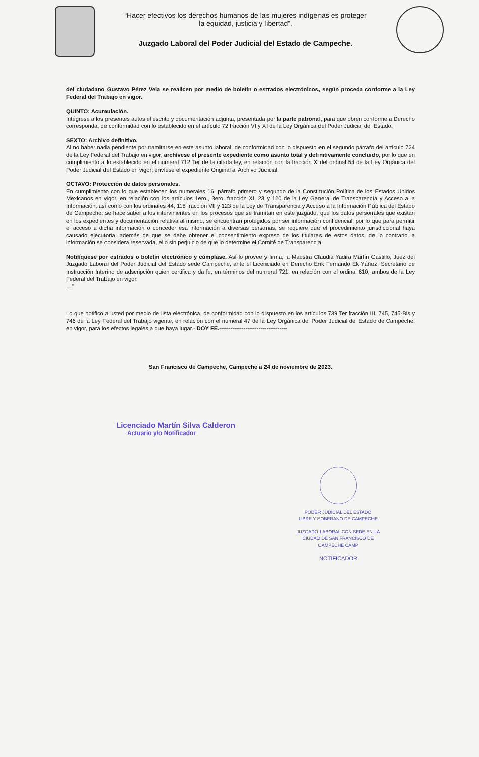“Hacer efectivos los derechos humanos de las mujeres indígenas es proteger
la equidad, justicia y libertad”.
Juzgado Laboral del Poder Judicial del Estado de Campeche.
del ciudadano Gustavo Pérez Vela se realicen por medio de boletín o estrados electrónicos, según proceda conforme a la Ley Federal del Trabajo en vigor.
QUINTO: Acumulación.
Intégrese a los presentes autos el escrito y documentación adjunta, presentada por la parte patronal, para que obren conforme a Derecho corresponda, de conformidad con lo establecido en el artículo 72 fracción VI y XI de la Ley Orgánica del Poder Judicial del Estado.
SEXTO: Archivo definitivo.
Al no haber nada pendiente por tramitarse en este asunto laboral, de conformidad con lo dispuesto en el segundo párrafo del artículo 724 de la Ley Federal del Trabajo en vigor, archívese el presente expediente como asunto total y definitivamente concluido, por lo que en cumplimiento a lo establecido en el numeral 712 Ter de la citada ley, en relación con la fracción X del ordinal 54 de la Ley Orgánica del Poder Judicial del Estado en vigor; envíese el expediente Original al Archivo Judicial.
OCTAVO: Protección de datos personales.
En cumplimiento con lo que establecen los numerales 16, párrafo primero y segundo de la Constitución Política de los Estados Unidos Mexicanos en vigor, en relación con los artículos 1ero., 3ero. fracción XI, 23 y 120 de la Ley General de Transparencia y Acceso a la Información, así como con los ordinales 44, 118 fracción VII y 123 de la Ley de Transparencia y Acceso a la Información Pública del Estado de Campeche; se hace saber a los intervinientes en los procesos que se tramitan en este juzgado, que los datos personales que existan en los expedientes y documentación relativa al mismo, se encuentran protegidos por ser información confidencial, por lo que para permitir el acceso a dicha información o conceder esa información a diversas personas, se requiere que el procedimiento jurisdiccional haya causado ejecutoria, además de que se debe obtener el consentimiento expreso de los titulares de estos datos, de lo contrario la información se considera reservada, ello sin perjuicio de que lo determine el Comité de Transparencia.
Notifíquese por estrados o boletín electrónico y cúmplase. Así lo provee y firma, la Maestra Claudia Yadira Martín Castillo, Juez del Juzgado Laboral del Poder Judicial del Estado sede Campeche, ante el Licenciado en Derecho Erik Fernando Ek Yáñez, Secretario de Instrucción Interino de adscripción quien certifica y da fe, en términos del numeral 721, en relación con el ordinal 610, ambos de la Ley Federal del Trabajo en vigor.
…”
Lo que notifico a usted por medio de lista electrónica, de conformidad con lo dispuesto en los artículos 739 Ter fracción III, 745, 745-Bis y 746 de la Ley Federal del Trabajo vigente, en relación con el numeral 47 de la Ley Orgánica del Poder Judicial del Estado de Campeche, en vigor, para los efectos legales a que haya lugar.- DOY FE.------------------------------------
San Francisco de Campeche, Campeche a 24 de noviembre de 2023.
Licenciado Martín Silva Calderon
Actuario y/o Notificador
PODER JUDICIAL DEL ESTADO
LIBRE Y SOBERANO DE CAMPECHE
JUZGADO LABORAL CON SEDE EN LA
CIUDAD DE SAN FRANCISCO DE
CAMPECHE CAMP
NOTIFICADOR